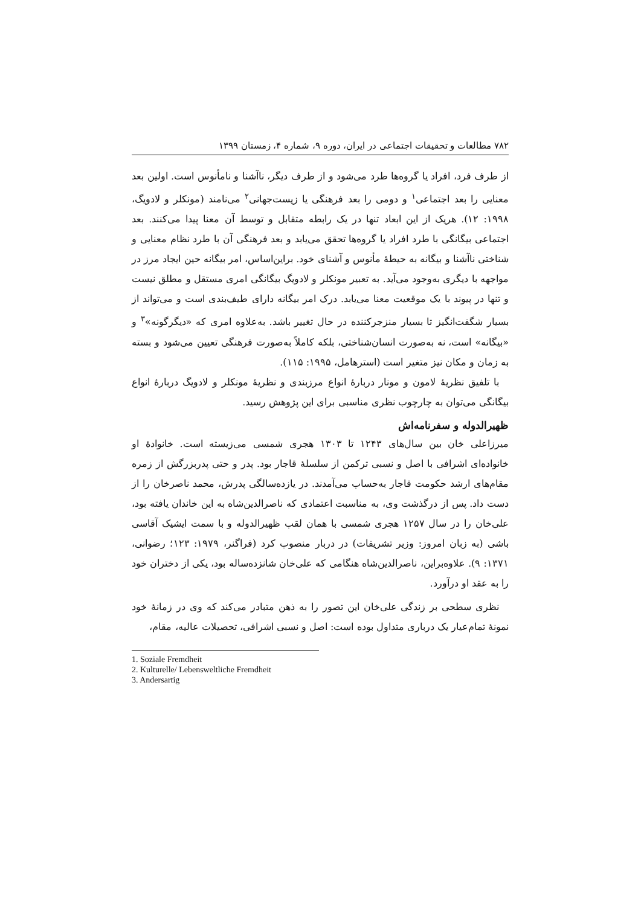۷۸۲ مطالعات و تحقیقات اجتماعی در ایران، دوره ۹، شماره ۴، زمستان ۱۳۹۹
از طرف فرد، افراد یا گروه‌ها طرد می‌شود و از طرف دیگر، ناآشنا و نامأنوس است. اولین بعد معنایی را بعد اجتماعی<sup>۱</sup> و دومی را بعد فرهنگی یا زیست‌جهانی<sup>۲</sup> می‌نامند (مونکلر و لادویگ، ۱۹۹۸: ۱۲). هریک از این ابعاد تنها در یک رابطه متقابل و توسط آن معنا پیدا می‌کنند. بعد اجتماعی بیگانگی با طرد افراد یا گروه‌ها تحقق می‌یابد و بعد فرهنگی آن با طرد نظام معنایی و شناختی ناآشنا و بیگانه به حیطهٔ مأنوس و آشنای خود. براین‌اساس، امر بیگانه حین ایجاد مرز در مواجهه با دیگری به‌وجود می‌آید. به تعبیر مونکلر و لادویگ بیگانگی امری مستقل و مطلق نیست و تنها در پیوند با یک موقعیت معنا می‌یابد. درک امر بیگانه دارای طیف‌بندی است و می‌تواند از بسیار شگفت‌انگیز تا بسیار منزجرکننده در حال تغییر باشد. به‌علاوه امری که «دیگرگونه»<sup>۳</sup> و «بیگانه» است، نه به‌صورت انسان‌شناختی، بلکه کاملاً به‌صورت فرهنگی تعیین می‌شود و بسته به زمان و مکان نیز متغیر است (استرهامل، ۱۹۹۵: ۱۱۵).
با تلفیق نظریهٔ لامون و مونار دربارهٔ انواع مرزبندی و نظریهٔ مونکلر و لادویگ دربارهٔ انواع بیگانگی می‌توان به چارچوب نظری مناسبی برای این پژوهش رسید.
ظهیرالدوله و سفرنامه‌اش
میرزاعلی خان بین سال‌های ۱۲۴۳ تا ۱۳۰۳ هجری شمسی می‌زیسته است. خانوادهٔ او خانواده‌ای اشرافی با اصل و نسبی ترکمن از سلسلهٔ قاجار بود. پدر و حتی پدربزرگش از زمره مقام‌های ارشد حکومت قاجار به‌حساب می‌آمدند. در یازده‌سالگی پدرش، محمد ناصرخان را از دست داد. پس از درگذشت وی، به مناسبت اعتمادی که ناصرالدین‌شاه به این خاندان یافته بود، علی‌خان را در سال ۱۲۵۷ هجری شمسی با همان لقب ظهیرالدوله و با سمت ایشیک آقاسی باشی (به زبان امروز: وزیر تشریفات) در دربار منصوب کرد (فراگنر، ۱۹۷۹: ۱۲۳؛ رضوانی، ۱۳۷۱: ۹). علاوه‌براین، ناصرالدین‌شاه هنگامی که علی‌خان شانزده‌ساله بود، یکی از دختران خود را به عقد او درآورد.
نظری سطحی بر زندگی علی‌خان این تصور را به ذهن متبادر می‌کند که وی در زمانهٔ خود نمونهٔ تمام‌عیار یک درباری متداول بوده است: اصل و نسبی اشرافی، تحصیلات عالیه، مقام،
1. Soziale Fremdheit
2. Kulturelle/ Lebensweltliche Fremdheit
3. Andersartig